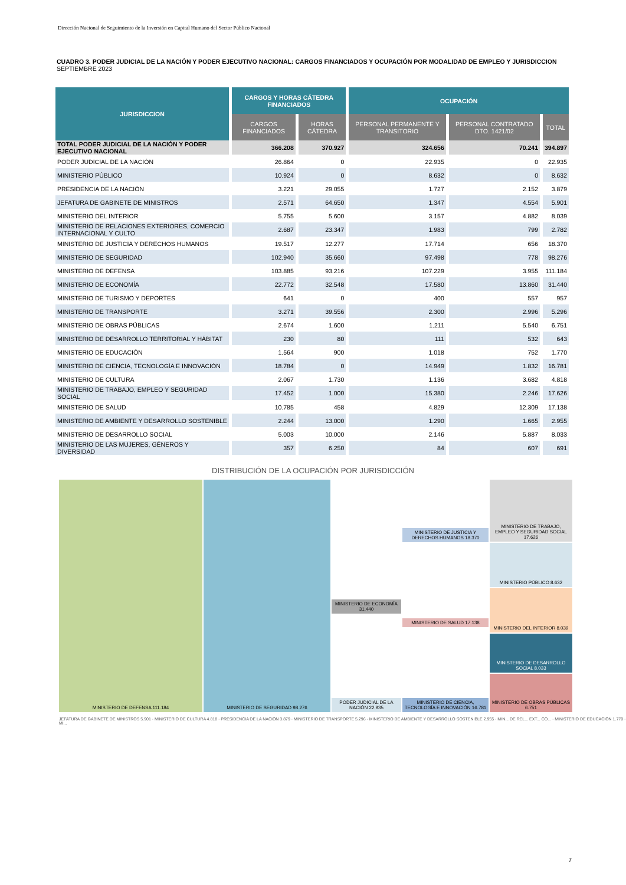Dirección Nacional de Seguimiento de la Inversión en Capital Humano del Sector Público Nacional
CUADRO 3. PODER JUDICIAL DE LA NACIÓN Y PODER EJECUTIVO NACIONAL: CARGOS FINANCIADOS Y OCUPACIÓN POR MODALIDAD DE EMPLEO Y JURISDICCION
SEPTIEMBRE 2023
| JURISDICCION | CARGOS Y HORAS CÁTEDRA FINANCIADOS | | OCUPACIÓN | | |
| --- | --- | --- | --- | --- | --- |
| | CARGOS FINANCIADOS | HORAS CÁTEDRA | PERSONAL PERMANENTE Y TRANSITORIO | PERSONAL CONTRATADO DTO. 1421/02 | TOTAL |
| TOTAL PODER JUDICIAL DE LA NACIÓN Y PODER EJECUTIVO NACIONAL | 366.208 | 370.927 | 324.656 | 70.241 | 394.897 |
| PODER JUDICIAL DE LA NACIÓN | 26.864 | 0 | 22.935 | 0 | 22.935 |
| MINISTERIO PÚBLICO | 10.924 | 0 | 8.632 | 0 | 8.632 |
| PRESIDENCIA DE LA NACIÓN | 3.221 | 29.055 | 1.727 | 2.152 | 3.879 |
| JEFATURA DE GABINETE DE MINISTROS | 2.571 | 64.650 | 1.347 | 4.554 | 5.901 |
| MINISTERIO DEL INTERIOR | 5.755 | 5.600 | 3.157 | 4.882 | 8.039 |
| MINISTERIO DE RELACIONES EXTERIORES, COMERCIO INTERNACIONAL Y CULTO | 2.687 | 23.347 | 1.983 | 799 | 2.782 |
| MINISTERIO DE JUSTICIA Y DERECHOS HUMANOS | 19.517 | 12.277 | 17.714 | 656 | 18.370 |
| MINISTERIO DE SEGURIDAD | 102.940 | 35.660 | 97.498 | 778 | 98.276 |
| MINISTERIO DE DEFENSA | 103.885 | 93.216 | 107.229 | 3.955 | 111.184 |
| MINISTERIO DE ECONOMÍA | 22.772 | 32.548 | 17.580 | 13.860 | 31.440 |
| MINISTERIO DE TURISMO Y DEPORTES | 641 | 0 | 400 | 557 | 957 |
| MINISTERIO DE TRANSPORTE | 3.271 | 39.556 | 2.300 | 2.996 | 5.296 |
| MINISTERIO DE OBRAS PÚBLICAS | 2.674 | 1.600 | 1.211 | 5.540 | 6.751 |
| MINISTERIO DE DESARROLLO TERRITORIAL Y HÁBITAT | 230 | 80 | 111 | 532 | 643 |
| MINISTERIO DE EDUCACIÓN | 1.564 | 900 | 1.018 | 752 | 1.770 |
| MINISTERIO DE CIENCIA, TECNOLOGÍA E INNOVACIÓN | 18.784 | 0 | 14.949 | 1.832 | 16.781 |
| MINISTERIO DE CULTURA | 2.067 | 1.730 | 1.136 | 3.682 | 4.818 |
| MINISTERIO DE TRABAJO, EMPLEO Y SEGURIDAD SOCIAL | 17.452 | 1.000 | 15.380 | 2.246 | 17.626 |
| MINISTERIO DE SALUD | 10.785 | 458 | 4.829 | 12.309 | 17.138 |
| MINISTERIO DE AMBIENTE Y DESARROLLO SOSTENIBLE | 2.244 | 13.000 | 1.290 | 1.665 | 2.955 |
| MINISTERIO DE DESARROLLO SOCIAL | 5.003 | 10.000 | 2.146 | 5.887 | 8.033 |
| MINISTERIO DE LAS MUJERES, GÉNEROS Y DIVERSIDAD | 357 | 6.250 | 84 | 607 | 691 |
DISTRIBUCIÓN DE LA OCUPACIÓN POR JURISDICCIÓN
MINISTERIO DE DEFENSA 111.184
MINISTERIO DE SEGURIDAD 98.276
MINISTERIO DE ECONOMÍA 31.440
PODER JUDICIAL DE LA NACIÓN 22.935
MINISTERIO DE JUSTICIA Y DERECHOS HUMANOS 18.370
MINISTERIO DE SALUD 17.138
MINISTERIO DE CIENCIA, TECNOLOGÍA E INNOVACIÓN 16.781
MINISTERIO DE TRABAJO, EMPLEO Y SEGURIDAD SOCIAL 17.626
MINISTERIO PÚBLICO 8.632
MINISTERIO DEL INTERIOR 8.039
MINISTERIO DE DESARROLLO SOCIAL 8.033
MINISTERIO DE OBRAS PÚBLICAS 6.751
JEFATURA DE GABINETE DE MINISTROS 5.901 · MINISTERIO DE CULTURA 4.818 · PRESIDENCIA DE LA NACIÓN 3.879 · MINISTERIO DE TRANSPORTE 5.296 · MINISTERIO DE AMBIENTE Y DESARROLLO SOSTENIBLE 2.955 · MIN... DE REL... EXT... CO... · MINISTERIO DE EDUCACIÓN 1.770 · MI...
7